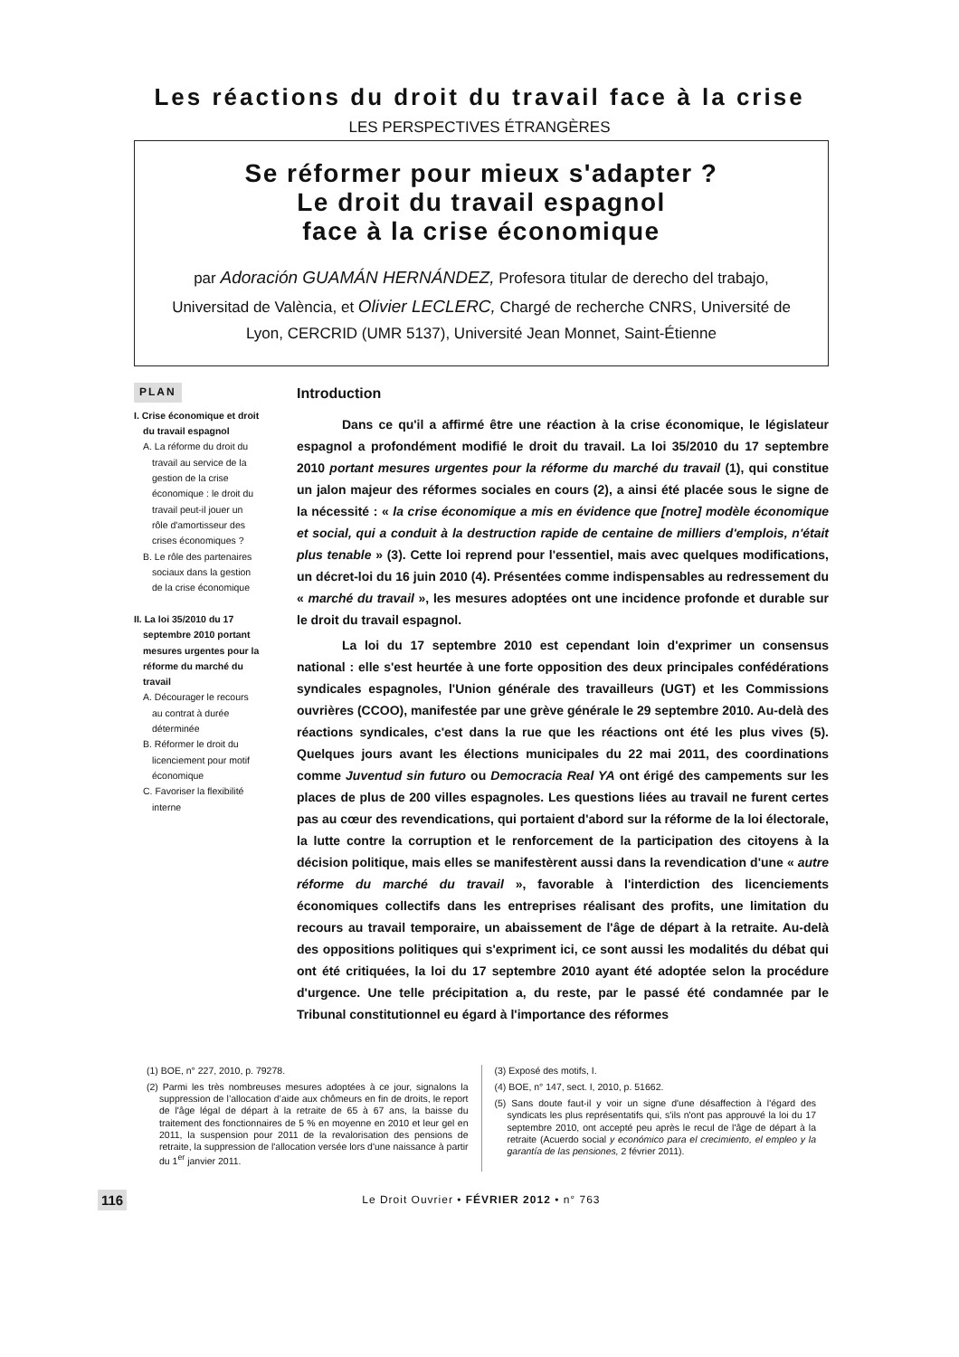Les réactions du droit du travail face à la crise
LES PERSPECTIVES ÉTRANGÈRES
Se réformer pour mieux s'adapter ?
Le droit du travail espagnol
face à la crise économique
par Adoración GUAMÁN HERNÁNDEZ, Profesora titular de derecho del trabajo, Universitad de València, et Olivier LECLERC, Chargé de recherche CNRS, Université de Lyon, CERCRID (UMR 5137), Université Jean Monnet, Saint-Étienne
PLAN
I. Crise économique et droit du travail espagnol
A. La réforme du droit du travail au service de la gestion de la crise économique : le droit du travail peut-il jouer un rôle d'amortisseur des crises économiques ?
B. Le rôle des partenaires sociaux dans la gestion de la crise économique
II. La loi 35/2010 du 17 septembre 2010 portant mesures urgentes pour la réforme du marché du travail
A. Décourager le recours au contrat à durée déterminée
B. Réformer le droit du licenciement pour motif économique
C. Favoriser la flexibilité interne
Introduction
Dans ce qu'il a affirmé être une réaction à la crise économique, le législateur espagnol a profondément modifié le droit du travail. La loi 35/2010 du 17 septembre 2010 portant mesures urgentes pour la réforme du marché du travail (1), qui constitue un jalon majeur des réformes sociales en cours (2), a ainsi été placée sous le signe de la nécessité : « la crise économique a mis en évidence que [notre] modèle économique et social, qui a conduit à la destruction rapide de centaine de milliers d'emplois, n'était plus tenable » (3). Cette loi reprend pour l'essentiel, mais avec quelques modifications, un décret-loi du 16 juin 2010 (4). Présentées comme indispensables au redressement du « marché du travail », les mesures adoptées ont une incidence profonde et durable sur le droit du travail espagnol.
La loi du 17 septembre 2010 est cependant loin d'exprimer un consensus national : elle s'est heurtée à une forte opposition des deux principales confédérations syndicales espagnoles, l'Union générale des travailleurs (UGT) et les Commissions ouvrières (CCOO), manifestée par une grève générale le 29 septembre 2010. Au-delà des réactions syndicales, c'est dans la rue que les réactions ont été les plus vives (5). Quelques jours avant les élections municipales du 22 mai 2011, des coordinations comme Juventud sin futuro ou Democracia Real YA ont érigé des campements sur les places de plus de 200 villes espagnoles. Les questions liées au travail ne furent certes pas au cœur des revendications, qui portaient d'abord sur la réforme de la loi électorale, la lutte contre la corruption et le renforcement de la participation des citoyens à la décision politique, mais elles se manifestèrent aussi dans la revendication d'une « autre réforme du marché du travail », favorable à l'interdiction des licenciements économiques collectifs dans les entreprises réalisant des profits, une limitation du recours au travail temporaire, un abaissement de l'âge de départ à la retraite. Au-delà des oppositions politiques qui s'expriment ici, ce sont aussi les modalités du débat qui ont été critiquées, la loi du 17 septembre 2010 ayant été adoptée selon la procédure d'urgence. Une telle précipitation a, du reste, par le passé été condamnée par le Tribunal constitutionnel eu égard à l'importance des réformes
(1) BOE, n° 227, 2010, p. 79278.
(2) Parmi les très nombreuses mesures adoptées à ce jour, signalons la suppression de l’allocation d’aide aux chômeurs en fin de droits, le report de l'âge légal de départ à la retraite de 65 à 67 ans, la baisse du traitement des fonctionnaires de 5 % en moyenne en 2010 et leur gel en 2011, la suspension pour 2011 de la revalorisation des pensions de retraite, la suppression de l'allocation versée lors d'une naissance à partir du 1<sup>er</sup> janvier 2011.
(3) Exposé des motifs, I.
(4) BOE, n° 147, sect. I, 2010, p. 51662.
(5) Sans doute faut-il y voir un signe d'une désaffection à l'égard des syndicats les plus représentatifs qui, s'ils n'ont pas approuvé la loi du 17 septembre 2010, ont accepté peu après le recul de l'âge de départ à la retraite (Acuerdo social y económico para el crecimiento, el empleo y la garantía de las pensiones, 2 février 2011).
116 Le Droit Ouvrier • FÉVRIER 2012 • n° 763